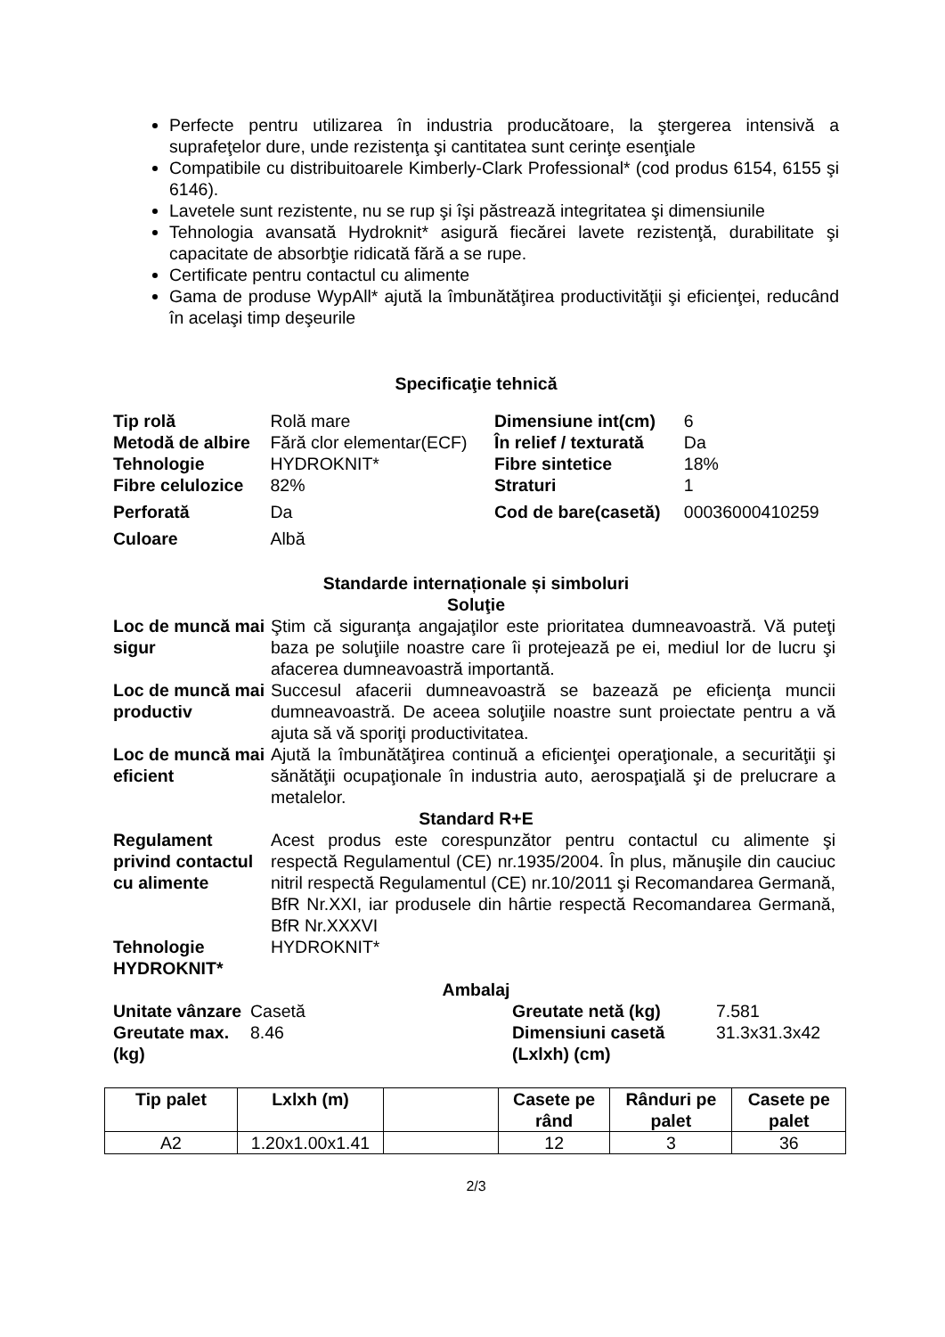Perfecte pentru utilizarea în industria producătoare, la ştergerea intensivă a suprafeţelor dure, unde rezistenţa şi cantitatea sunt cerinţe esenţiale
Compatibile cu distribuitoarele Kimberly-Clark Professional* (cod produs 6154, 6155 şi 6146).
Lavetele sunt rezistente, nu se rup şi îşi păstrează integritatea şi dimensiunile
Tehnologia avansată Hydroknit* asigură fiecărei lavete rezistenţă, durabilitate şi capacitate de absorbţie ridicată fără a se rupe.
Certificate pentru contactul cu alimente
Gama de produse WypAll* ajută la îmbunătăţirea productivităţii şi eficienţei, reducând în acelaşi timp deşeurile
Specificaţie tehnică
| Tip rolă | Rolă mare | Dimensiune int(cm) | 6 |
| Metodă de albire | Fără clor elementar(ECF) | În relief / texturată | Da |
| Tehnologie | HYDROKNIT* | Fibre sintetice | 18% |
| Fibre celulozice | 82% | Straturi | 1 |
| Perforată | Da | Cod de bare(casetă) | 00036000410259 |
| Culoare | Albă | | |
Standarde internaționale și simboluri
Soluţie
| Loc de muncă mai sigur | Ştim că siguranţa angajaţilor este prioritatea dumneavoastră. Vă puteţi baza pe soluţiile noastre care îi protejează pe ei, mediul lor de lucru şi afacerea dumneavoastră importantă. |
| Loc de muncă mai productiv | Succesul afacerii dumneavoastră se bazează pe eficienţa muncii dumneavoastră. De aceea soluţiile noastre sunt proiectate pentru a vă ajuta să vă sporiţi productivitatea. |
| Loc de muncă mai eficient | Ajută la îmbunătăţirea continuă a eficienţei operaţionale, a securităţii şi sănătăţii ocupaţionale în industria auto, aerospaţială şi de prelucrare a metalelor. |
Standard R+E
| Regulament privind contactul cu alimente | Acest produs este corespunzător pentru contactul cu alimente şi respectă Regulamentul (CE) nr.1935/2004. În plus, mănuşile din cauciuc nitril respectă Regulamentul (CE) nr.10/2011 şi Recomandarea Germană, BfR Nr.XXI, iar produsele din hârtie respectă Recomandarea Germană, BfR Nr.XXXVI |
| Tehnologie HYDROKNIT* | HYDROKNIT* |
Ambalaj
| Unitate vânzare | Casetă | Greutate netă (kg) | 7.581 |
| Greutate max. (kg) | 8.46 | Dimensiuni casetă (Lxlxh) (cm) | 31.3x31.3x42 |
| Tip palet | Lxlxh (m) | | Casete pe rând | Rânduri pe palet | Casete pe palet |
| --- | --- | --- | --- | --- | --- |
| A2 | 1.20x1.00x1.41 | | 12 | 3 | 36 |
2/3